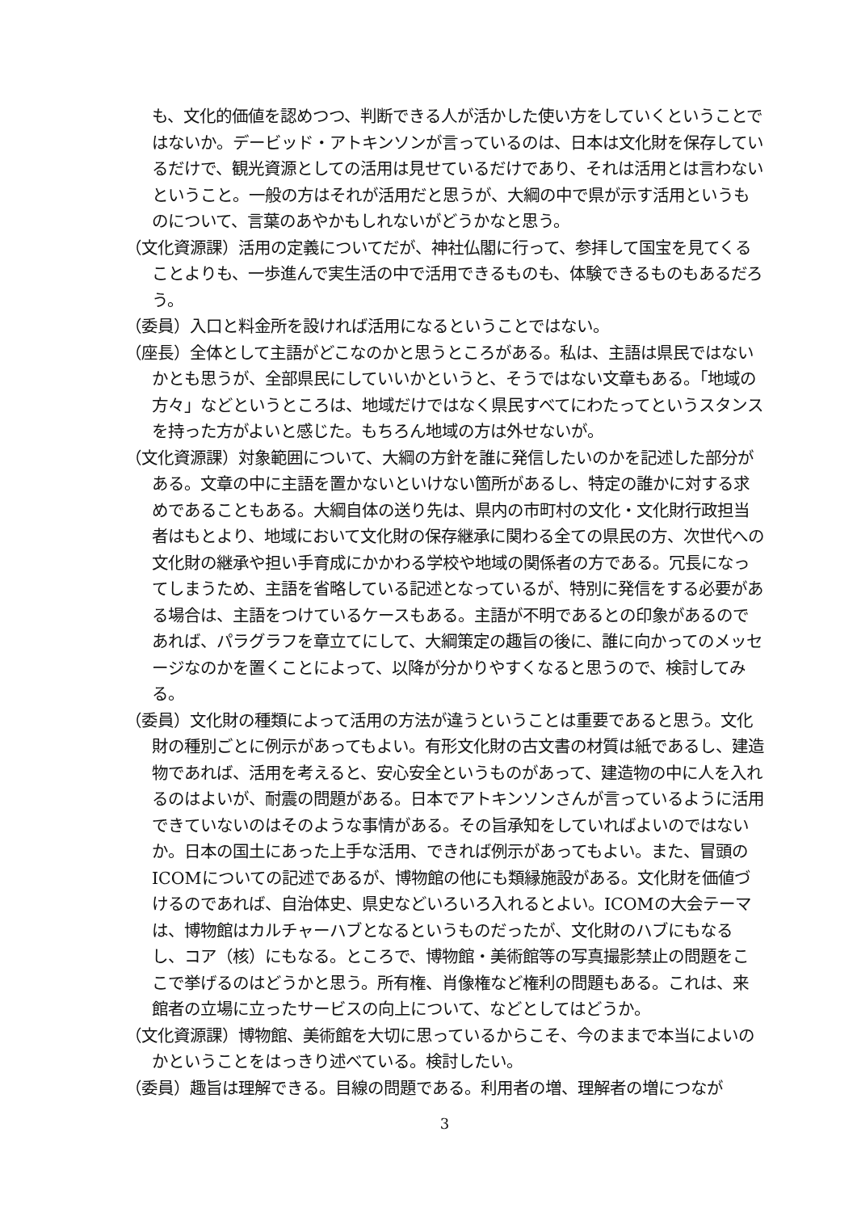も、文化的価値を認めつつ、判断できる人が活かした使い方をしていくということではないか。デービッド・アトキンソンが言っているのは、日本は文化財を保存しているだけで、観光資源としての活用は見せているだけであり、それは活用とは言わないということ。一般の方はそれが活用だと思うが、大綱の中で県が示す活用というものについて、言葉のあやかもしれないがどうかなと思う。
（文化資源課）活用の定義についてだが、神社仏閣に行って、参拝して国宝を見てくることよりも、一歩進んで実生活の中で活用できるものも、体験できるものもあるだろう。
（委員）入口と料金所を設ければ活用になるということではない。
（座長）全体として主語がどこなのかと思うところがある。私は、主語は県民ではないかとも思うが、全部県民にしていいかというと、そうではない文章もある。「地域の方々」などというところは、地域だけではなく県民すべてにわたってというスタンスを持った方がよいと感じた。もちろん地域の方は外せないが。
（文化資源課）対象範囲について、大綱の方針を誰に発信したいのかを記述した部分がある。文章の中に主語を置かないといけない箇所があるし、特定の誰かに対する求めであることもある。大綱自体の送り先は、県内の市町村の文化・文化財行政担当者はもとより、地域において文化財の保存継承に関わる全ての県民の方、次世代への文化財の継承や担い手育成にかかわる学校や地域の関係者の方である。冗長になってしまうため、主語を省略している記述となっているが、特別に発信をする必要がある場合は、主語をつけているケースもある。主語が不明であるとの印象があるのであれば、パラグラフを章立てにして、大綱策定の趣旨の後に、誰に向かってのメッセージなのかを置くことによって、以降が分かりやすくなると思うので、検討してみる。
（委員）文化財の種類によって活用の方法が違うということは重要であると思う。文化財の種別ごとに例示があってもよい。有形文化財の古文書の材質は紙であるし、建造物であれば、活用を考えると、安心安全というものがあって、建造物の中に人を入れるのはよいが、耐震の問題がある。日本でアトキンソンさんが言っているように活用できていないのはそのような事情がある。その旨承知をしていればよいのではないか。日本の国土にあった上手な活用、できれば例示があってもよい。また、冒頭のICOMについての記述であるが、博物館の他にも類縁施設がある。文化財を価値づけるのであれば、自治体史、県史などいろいろ入れるとよい。ICOMの大会テーマは、博物館はカルチャーハブとなるというものだったが、文化財のハブにもなるし、コア（核）にもなる。ところで、博物館・美術館等の写真撮影禁止の問題をここで挙げるのはどうかと思う。所有権、肖像権など権利の問題もある。これは、来館者の立場に立ったサービスの向上について、などとしてはどうか。
（文化資源課）博物館、美術館を大切に思っているからこそ、今のままで本当によいのかということをはっきり述べている。検討したい。
（委員）趣旨は理解できる。目線の問題である。利用者の増、理解者の増につなが
3